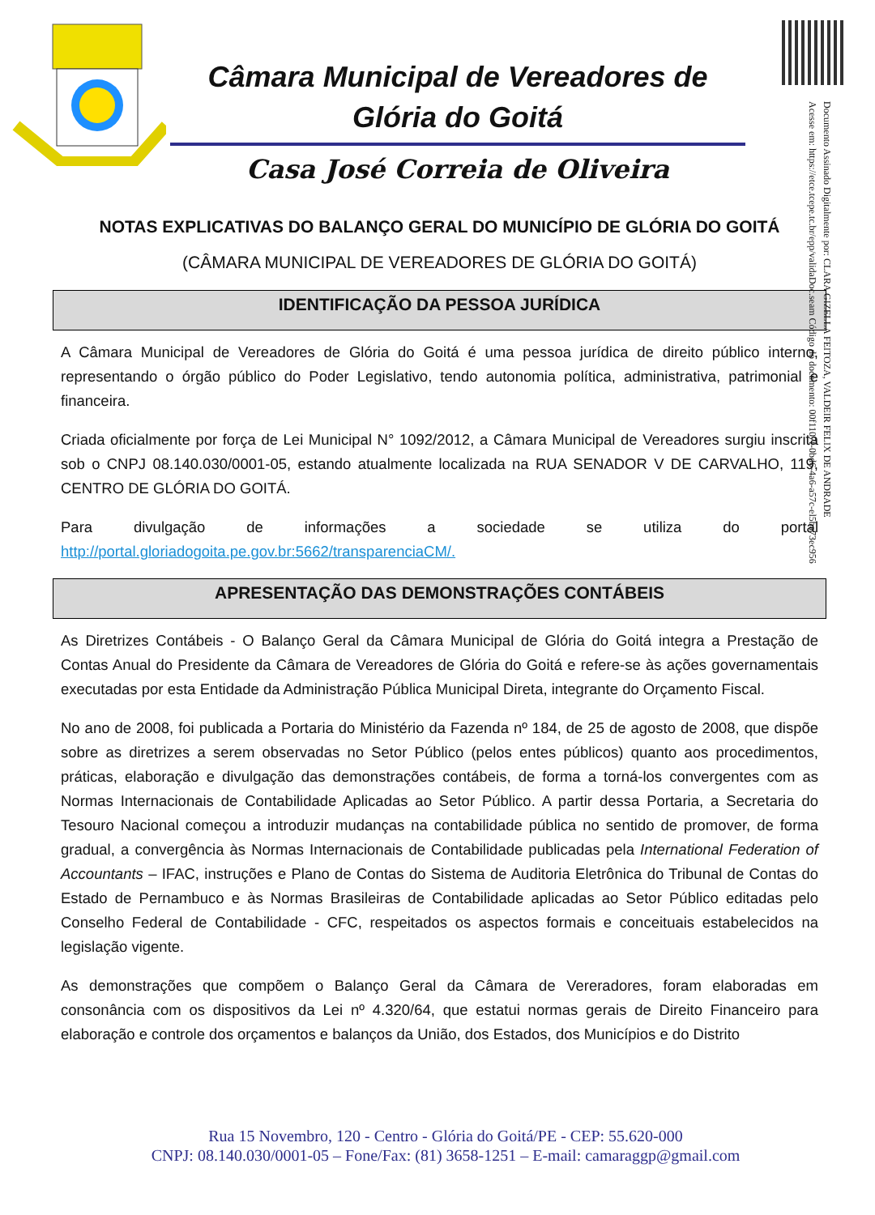Câmara Municipal de Vereadores de Glória do Goitá
Casa José Correia de Oliveira
Documento Assinado Digitalmente por: CLARA GIZELLA FEITOZA, VALDEIR FELIX DE ANDRADE
Acesse em: https://etce.tcepe.tc.br/epp/validaDoc.seam Código do documento: 00f1107f-0bd6-4a6-a57c-el5ba73ec956
NOTAS EXPLICATIVAS DO BALANÇO GERAL DO MUNICÍPIO DE GLÓRIA DO GOITÁ
(CÂMARA MUNICIPAL DE VEREADORES DE GLÓRIA DO GOITÁ)
IDENTIFICAÇÃO DA PESSOA JURÍDICA
A Câmara Municipal de Vereadores de Glória do Goitá é uma pessoa jurídica de direito público interno, representando o órgão público do Poder Legislativo, tendo autonomia política, administrativa, patrimonial e financeira.
Criada oficialmente por força de Lei Municipal N° 1092/2012, a Câmara Municipal de Vereadores surgiu inscrita sob o CNPJ 08.140.030/0001-05, estando atualmente localizada na RUA SENADOR V DE CARVALHO, 119, CENTRO DE GLÓRIA DO GOITÁ.
Para divulgação de informações a sociedade se utiliza do portal http://portal.gloriadogoita.pe.gov.br:5662/transparenciaCM/.
APRESENTAÇÃO DAS DEMONSTRAÇÕES CONTÁBEIS
As Diretrizes Contábeis - O Balanço Geral da Câmara Municipal de Glória do Goitá integra a Prestação de Contas Anual do Presidente da Câmara de Vereadores de Glória do Goitá e refere-se às ações governamentais executadas por esta Entidade da Administração Pública Municipal Direta, integrante do Orçamento Fiscal.
No ano de 2008, foi publicada a Portaria do Ministério da Fazenda nº 184, de 25 de agosto de 2008, que dispõe sobre as diretrizes a serem observadas no Setor Público (pelos entes públicos) quanto aos procedimentos, práticas, elaboração e divulgação das demonstrações contábeis, de forma a torná-los convergentes com as Normas Internacionais de Contabilidade Aplicadas ao Setor Público. A partir dessa Portaria, a Secretaria do Tesouro Nacional começou a introduzir mudanças na contabilidade pública no sentido de promover, de forma gradual, a convergência às Normas Internacionais de Contabilidade publicadas pela International Federation of Accountants – IFAC, instruções e Plano de Contas do Sistema de Auditoria Eletrônica do Tribunal de Contas do Estado de Pernambuco e às Normas Brasileiras de Contabilidade aplicadas ao Setor Público editadas pelo Conselho Federal de Contabilidade - CFC, respeitados os aspectos formais e conceituais estabelecidos na legislação vigente.
As demonstrações que compõem o Balanço Geral da Câmara de Vereradores, foram elaboradas em consonância com os dispositivos da Lei nº 4.320/64, que estatui normas gerais de Direito Financeiro para elaboração e controle dos orçamentos e balanços da União, dos Estados, dos Municípios e do Distrito
Rua 15 Novembro, 120 - Centro - Glória do Goitá/PE - CEP: 55.620-000
CNPJ: 08.140.030/0001-05 – Fone/Fax: (81) 3658-1251 – E-mail: camaraggp@gmail.com